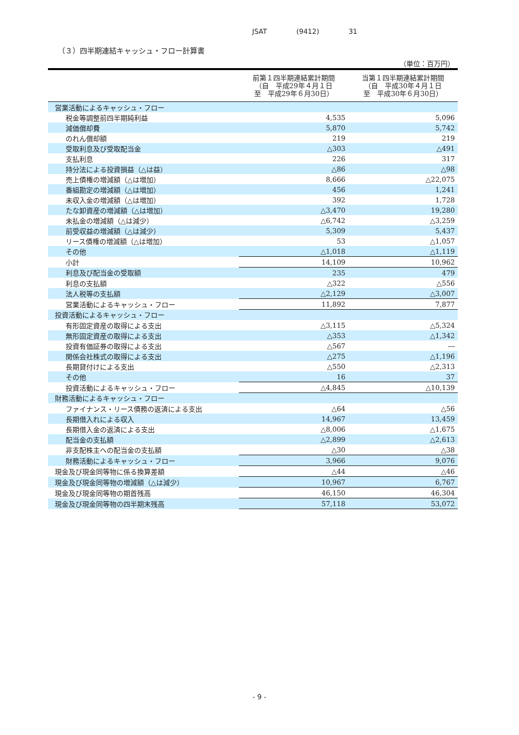JSAT (9412) 31
（３）四半期連結キャッシュ・フロー計算書
（単位：百万円）
| | 前第１四半期連結累計期間 （自 平成29年４月１日 至 平成29年６月30日） | 当第１四半期連結累計期間 （自 平成30年４月１日 至 平成30年６月30日） |
| --- | --- | --- |
| 営業活動によるキャッシュ・フロー | | |
| 税金等調整前四半期純利益 | 4,535 | 5,096 |
| 減価償却費 | 5,870 | 5,742 |
| のれん償却額 | 219 | 219 |
| 受取利息及び受取配当金 | △303 | △491 |
| 支払利息 | 226 | 317 |
| 持分法による投資損益（△は益） | △86 | △98 |
| 売上債権の増減額（△は増加） | 8,666 | △22,075 |
| 番組勘定の増減額（△は増加） | 456 | 1,241 |
| 未収入金の増減額（△は増加） | 392 | 1,728 |
| たな卸資産の増減額（△は増加） | △3,470 | 19,280 |
| 未払金の増減額（△は減少） | △6,742 | △3,259 |
| 前受収益の増減額（△は減少） | 5,309 | 5,437 |
| リース債権の増減額（△は増加） | 53 | △1,057 |
| その他 | △1,018 | △1,119 |
| 小計 | 14,109 | 10,962 |
| 利息及び配当金の受取額 | 235 | 479 |
| 利息の支払額 | △322 | △556 |
| 法人税等の支払額 | △2,129 | △3,007 |
| 営業活動によるキャッシュ・フロー | 11,892 | 7,877 |
| 投資活動によるキャッシュ・フロー | | |
| 有形固定資産の取得による支出 | △3,115 | △5,324 |
| 無形固定資産の取得による支出 | △353 | △1,342 |
| 投資有価証券の取得による支出 | △567 | ― |
| 関係会社株式の取得による支出 | △275 | △1,196 |
| 長期貸付けによる支出 | △550 | △2,313 |
| その他 | 16 | 37 |
| 投資活動によるキャッシュ・フロー | △4,845 | △10,139 |
| 財務活動によるキャッシュ・フロー | | |
| ファイナンス・リース債務の返済による支出 | △64 | △56 |
| 長期借入れによる収入 | 14,967 | 13,459 |
| 長期借入金の返済による支出 | △8,006 | △1,675 |
| 配当金の支払額 | △2,899 | △2,613 |
| 非支配株主への配当金の支払額 | △30 | △38 |
| 財務活動によるキャッシュ・フロー | 3,966 | 9,076 |
| 現金及び現金同等物に係る換算差額 | △44 | △46 |
| 現金及び現金同等物の増減額（△は減少） | 10,967 | 6,767 |
| 現金及び現金同等物の期首残高 | 46,150 | 46,304 |
| 現金及び現金同等物の四半期末残高 | 57,118 | 53,072 |
- 9 -